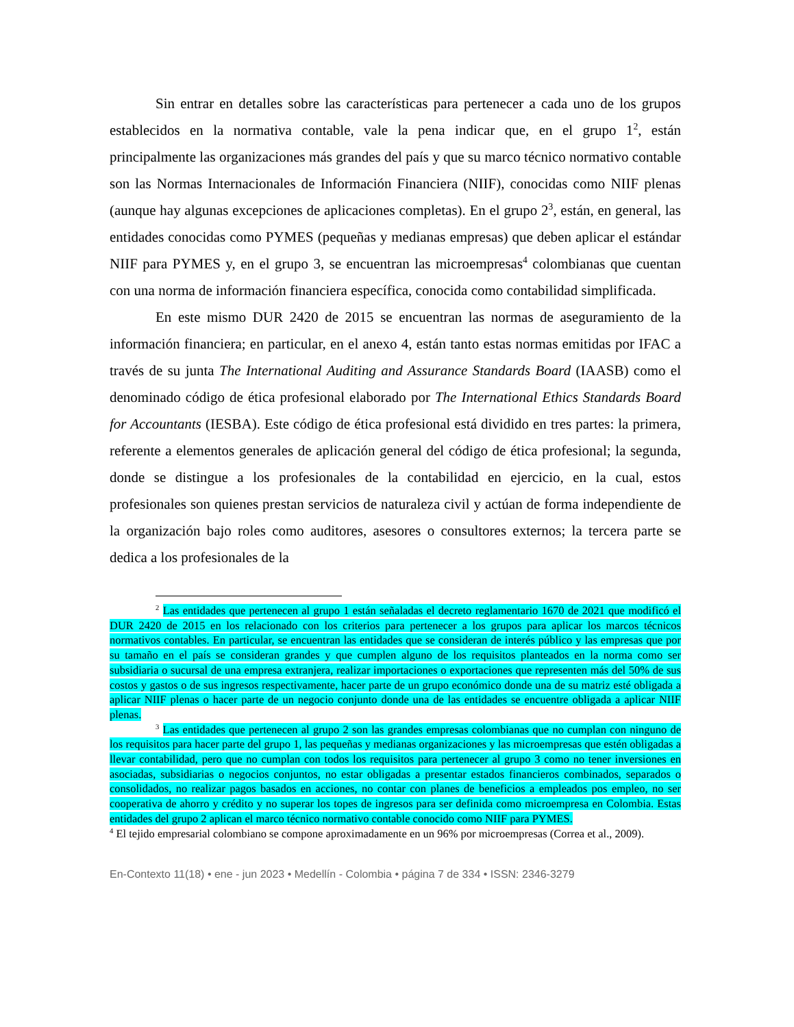Sin entrar en detalles sobre las características para pertenecer a cada uno de los grupos establecidos en la normativa contable, vale la pena indicar que, en el grupo 1<sup>2</sup>, están principalmente las organizaciones más grandes del país y que su marco técnico normativo contable son las Normas Internacionales de Información Financiera (NIIF), conocidas como NIIF plenas (aunque hay algunas excepciones de aplicaciones completas). En el grupo 2<sup>3</sup>, están, en general, las entidades conocidas como PYMES (pequeñas y medianas empresas) que deben aplicar el estándar NIIF para PYMES y, en el grupo 3, se encuentran las microempresas<sup>4</sup> colombianas que cuentan con una norma de información financiera específica, conocida como contabilidad simplificada.
En este mismo DUR 2420 de 2015 se encuentran las normas de aseguramiento de la información financiera; en particular, en el anexo 4, están tanto estas normas emitidas por IFAC a través de su junta The International Auditing and Assurance Standards Board (IAASB) como el denominado código de ética profesional elaborado por The International Ethics Standards Board for Accountants (IESBA). Este código de ética profesional está dividido en tres partes: la primera, referente a elementos generales de aplicación general del código de ética profesional; la segunda, donde se distingue a los profesionales de la contabilidad en ejercicio, en la cual, estos profesionales son quienes prestan servicios de naturaleza civil y actúan de forma independiente de la organización bajo roles como auditores, asesores o consultores externos; la tercera parte se dedica a los profesionales de la
<sup>2</sup> Las entidades que pertenecen al grupo 1 están señaladas el decreto reglamentario 1670 de 2021 que modificó el DUR 2420 de 2015 en los relacionado con los criterios para pertenecer a los grupos para aplicar los marcos técnicos normativos contables. En particular, se encuentran las entidades que se consideran de interés público y las empresas que por su tamaño en el país se consideran grandes y que cumplen alguno de los requisitos planteados en la norma como ser subsidiaria o sucursal de una empresa extranjera, realizar importaciones o exportaciones que representen más del 50% de sus costos y gastos o de sus ingresos respectivamente, hacer parte de un grupo económico donde una de su matriz esté obligada a aplicar NIIF plenas o hacer parte de un negocio conjunto donde una de las entidades se encuentre obligada a aplicar NIIF plenas.
<sup>3</sup> Las entidades que pertenecen al grupo 2 son las grandes empresas colombianas que no cumplan con ninguno de los requisitos para hacer parte del grupo 1, las pequeñas y medianas organizaciones y las microempresas que estén obligadas a llevar contabilidad, pero que no cumplan con todos los requisitos para pertenecer al grupo 3 como no tener inversiones en asociadas, subsidiarias o negocios conjuntos, no estar obligadas a presentar estados financieros combinados, separados o consolidados, no realizar pagos basados en acciones, no contar con planes de beneficios a empleados pos empleo, no ser cooperativa de ahorro y crédito y no superar los topes de ingresos para ser definida como microempresa en Colombia. Estas entidades del grupo 2 aplican el marco técnico normativo contable conocido como NIIF para PYMES.
<sup>4</sup> El tejido empresarial colombiano se compone aproximadamente en un 96% por microempresas (Correa et al., 2009).
En-Contexto 11(18) • ene - jun 2023 • Medellín - Colombia • página 7 de 334 • ISSN: 2346-3279